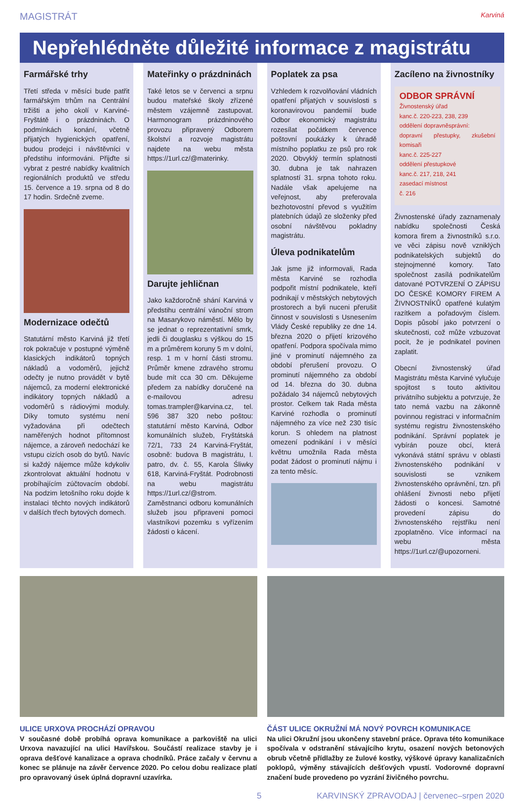MAGISTRÁT Karviná
Nepřehlédněte důležité informace z magistrátu
Farmářské trhy
Třetí středa v měsíci bude patřit farmářským trhům na Centrální tržišti a jeho okolí v Karviné-Fryštátě i o prázdninách. O podmínkách konání, včetně přijatých hygienických opatření, budou prodejci i návštěvníci v předstihu informováni. Přijďte si vybrat z pestré nabídky kvalitních regionálních produktů ve středu 15. července a 19. srpna od 8 do 17 hodin. Srdečně zveme.
Modernizace odečtů
Statutární město Karviná již třetí rok pokračuje v postupné výměně klasických indikátorů topných nákladů a vodoměrů, jejichž odečty je nutno provádět v bytě nájemců, za moderní elektronické indikátory topných nákladů a vodoměrů s rádiovými moduly. Díky tomuto systému není vyžadována při odečtech naměřených hodnot přítomnost nájemce, a zároveň nedochází ke vstupu cizích osob do bytů. Navíc si každý nájemce může kdykoliv zkontrolovat aktuální hodnotu v probíhajícím zúčtovacím období. Na podzim letošního roku dojde k instalaci těchto nových indikátorů v dalších třech bytových domech.
Mateřinky o prázdninách
Také letos se v červenci a srpnu budou mateřské školy zřízené městem vzájemně zastupovat. Harmonogram prázdninového provozu připravený Odborem školství a rozvoje magistrátu najdete na webu města https://1url.cz/@materinky.
Darujte jehličnan
Jako každoročně shání Karviná v předstihu centrální vánoční strom na Masarykovo náměstí. Mělo by se jednat o reprezentativní smrk, jedli či douglasku s výškou do 15 m a průměrem koruny 5 m v dolní, resp. 1 m v horní části stromu. Průměr kmene zdravého stromu bude mít cca 30 cm. Děkujeme předem za nabídky doručené na e-mailovou adresu tomas.trampler@karvina.cz, tel. 596 387 320 nebo poštou: statutární město Karviná, Odbor komunálních služeb, Fryštátská 72/1, 733 24 Karviná-Fryštát, osobně: budova B magistrátu, I. patro, dv. č. 55, Karola Śliwky 618, Karviná-Fryštát. Podrobnosti na webu magistrátu https://1url.cz/@strom. Zaměstnanci odboru komunálních služeb jsou připraveni pomoci vlastníkovi pozemku s vyřízením žádosti o kácení.
Poplatek za psa
Vzhledem k rozvolňování vládních opatření přijatých v souvislosti s koronavirovou pandemií bude Odbor ekonomický magistrátu rozesílat počátkem července poštovní poukázky k úhradě místního poplatku ze psů pro rok 2020. Obvyklý termín splatnosti 30. dubna je tak nahrazen splatností 31. srpna tohoto roku. Nadále však apelujeme na veřejnost, aby preferovala bezhotovostní převod s využitím platebních údajů ze složenky před osobní návštěvou pokladny magistrátu.
Úleva podnikatelům
Jak jsme již informovali, Rada města Karviné se rozhodla podpořit místní podnikatele, kteří podnikají v městských nebytových prostorech a byli nuceni přerušit činnost v souvislosti s Usnesením Vlády České republiky ze dne 14. března 2020 o přijetí krizového opatření. Podpora spočívala mimo jiné v prominutí nájemného za období přerušení provozu. O prominutí nájemného za období od 14. března do 30. dubna požádalo 34 nájemců nebytových prostor. Celkem tak Rada města Karviné rozhodla o prominutí nájemného za více než 230 tisíc korun. S ohledem na platnost omezení podnikání i v měsíci květnu umožnila Rada města podat žádost o prominutí nájmu i za tento měsíc.
Zacíleno na živnostníky
ODBOR SPRÁVNÍ
Živnostenský úřad
kanc.č. 220-223, 238, 239
oddělení dopravněsprávní:
dopravní přestupky, zkušební komisaři
kanc.č. 225-227
oddělení přestupkové
kanc.č. 217, 218, 241
zasedací místnost
č. 216
Živnostenské úřady zaznamenaly nabídku společnosti Česká komora firem a živnostníků s.r.o. ve věci zápisu nově vzniklých podnikatelských subjektů do stejnojmenné komory. Tato společnost zasílá podnikatelům datované POTVRZENÍ O ZÁPISU DO ČESKÉ KOMORY FIREM A ŽIVNOSTNÍKŮ opatřené kulatým razítkem a pořadovým číslem. Dopis působí jako potvrzení o skutečnosti, což může vzbuzovat pocit, že je podnikatel povinen zaplatit.
Obecní živnostenský úřad Magistrátu města Karviné vylučuje spojitost s touto aktivitou privátního subjektu a potvrzuje, že tato nemá vazbu na zákonně povinnou registraci v informačním systému registru živnostenského podnikání. Správní poplatek je vybírán pouze obcí, která vykonává státní správu v oblasti živnostenského podnikání v souvislosti se vznikem živnostenského oprávnění, tzn. při ohlášení živnosti nebo přijetí žádosti o koncesi. Samotné provedení zápisu do živnostenského rejstříku není zpoplatněno. Více informací na webu města https://1url.cz/@upozorneni.
ULICE URXOVA PROCHÁZÍ OPRAVOU
V současné době probíhá oprava komunikace a parkoviště na ulici Urxova navazující na ulici Havířskou. Součástí realizace stavby je i oprava dešťové kanalizace a oprava chodníků. Práce začaly v červnu a konec se plánuje na závěr července 2020. Po celou dobu realizace platí pro opravovaný úsek úplná dopravní uzavírka.
ČÁST ULICE OKRUŽNÍ MÁ NOVÝ POVRCH KOMUNIKACE
Na ulici Okružní jsou ukončeny stavební práce. Oprava této komunikace spočívala v odstranění stávajícího krytu, osazení nových betonových obrub včetně přídlažby ze žulové kostky, výškové úpravy kanalizačních poklopů, výměny stávajících dešťových vpustí. Vodorovné dopravní značení bude provedeno po vyzrání živičného povrchu.
5 KARVINSKÝ ZPRAVODAJ | červenec–srpen 2020